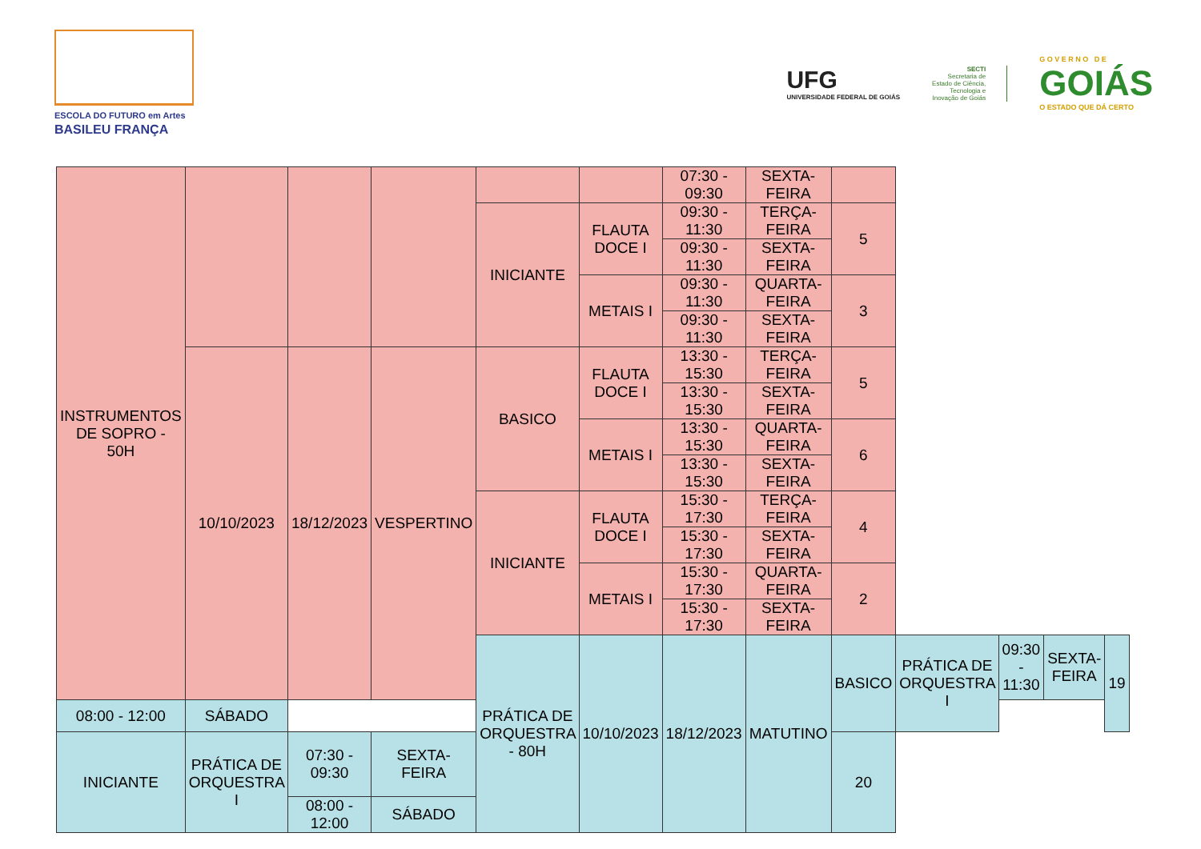ESCOLA DO FUTURO em Artes
BASILEU FRANÇA
UFG
UNIVERSIDADE FEDERAL DE GOIÁS
SECTI
Secretaria de
Estado de Ciência,
Tecnologia e
Inovação de Goiás
G O V E R N O D E
GOIÁS
O ESTADO QUE DÁ CERTO
| INSTRUMENTOS DE SOPRO - 50H | | | | | | 07:30 - 09:30 | SEXTA-FEIRA | | | | | |
| | | | | INICIANTE | FLAUTA DOCE I | 09:30 - 11:30 | TERÇA-FEIRA | 5 | | | | |
| | | | | | | 09:30 - 11:30 | SEXTA-FEIRA | | | | | |
| | | | | | METAIS I | 09:30 - 11:30 | QUARTA-FEIRA | 3 | | | | |
| | | | | | | 09:30 - 11:30 | SEXTA-FEIRA | | | | | |
| | 10/10/2023 | 18/12/2023 | VESPERTINO | BASICO | FLAUTA DOCE I | 13:30 - 15:30 | TERÇA-FEIRA | 5 | | | | |
| | | | | | | 13:30 - 15:30 | SEXTA-FEIRA | | | | | |
| | | | | | METAIS I | 13:30 - 15:30 | QUARTA-FEIRA | 6 | | | | |
| | | | | | | 13:30 - 15:30 | SEXTA-FEIRA | | | | | |
| | | | | INICIANTE | FLAUTA DOCE I | 15:30 - 17:30 | TERÇA-FEIRA | 4 | | | | |
| | | | | | | 15:30 - 17:30 | SEXTA-FEIRA | | | | | |
| | | | | | METAIS I | 15:30 - 17:30 | QUARTA-FEIRA | 2 | | | | |
| | | | | | | 15:30 - 17:30 | SEXTA-FEIRA | | | | | |
| | | | | PRÁTICA DE ORQUESTRA - 80H | 10/10/2023 | 18/12/2023 | MATUTINO | BASICO | PRÁTICA DE ORQUESTRA I | 09:30 - 11:30 | SEXTA-FEIRA | 19 |
| 08:00 - 12:00 | SÁBADO | | | | | | | | | | | |
| INICIANTE | PRÁTICA DE ORQUESTRA I | 07:30 - 09:30 | SEXTA-FEIRA | | | | | 20 | | | | |
| | | 08:00 - 12:00 | SÁBADO | | | | | | | | | |